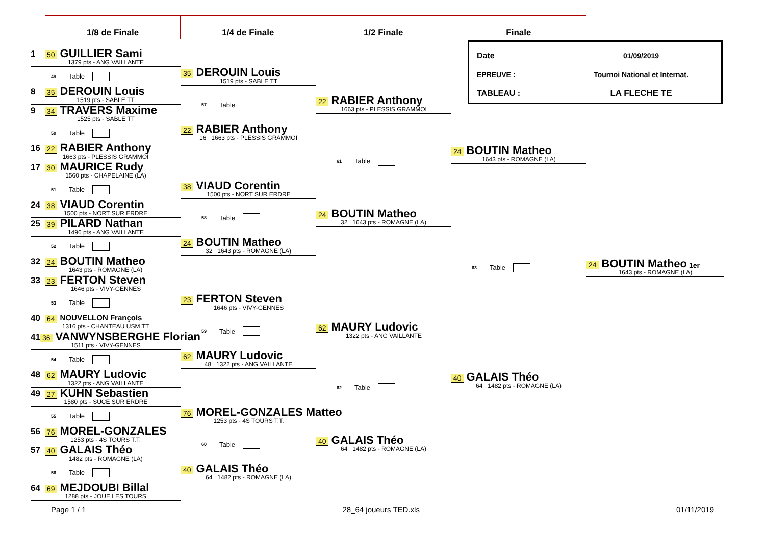1/8 de Finale 1/4 de Finale 1/2 Finale Finale
1 50 GUILLIER Sami
1379 pts - ANG VAILLANTE
49 Table
8 35 DEROUIN Louis
1519 pts - SABLE TT
9 34 TRAVERS Maxime
1525 pts - SABLE TT
50 Table
16 22 RABIER Anthony
1663 pts - PLESSIS GRAMMOI
17 30 MAURICE Rudy
1560 pts - CHAPELAINE (LA)
51 Table
24 38 VIAUD Corentin
1500 pts - NORT SUR ERDRE
25 39 PILARD Nathan
1496 pts - ANG VAILLANTE
52 Table
32 24 BOUTIN Matheo
1643 pts - ROMAGNE (LA)
33 23 FERTON Steven
1646 pts - VIVY-GENNES
53 Table
40 64 NOUVELLON François
1316 pts - CHANTEAU USM TT
41 36 VANWYNSBERGHE Florian
1511 pts - VIVY-GENNES
54 Table
48 62 MAURY Ludovic
1322 pts - ANG VAILLANTE
49 27 KUHN Sebastien
1580 pts - SUCE SUR ERDRE
55 Table
56 76 MOREL-GONZALES
1253 pts - 4S TOURS T.T.
57 40 GALAIS Théo
1482 pts - ROMAGNE (LA)
56 Table
64 69 MEJDOUBI Billal
1288 pts - JOUE LES TOURS
35 DEROUIN Louis
1519 pts - SABLE TT
57 Table
22 RABIER Anthony
16 1663 pts - PLESSIS GRAMMOI
38 VIAUD Corentin
1500 pts - NORT SUR ERDRE
58 Table
24 BOUTIN Matheo
32 1643 pts - ROMAGNE (LA)
23 FERTON Steven
1646 pts - VIVY-GENNES
59 Table
62 MAURY Ludovic
48 1322 pts - ANG VAILLANTE
76 MOREL-GONZALES Matteo
1253 pts - 4S TOURS T.T.
60 Table
40 GALAIS Théo
64 1482 pts - ROMAGNE (LA)
22 RABIER Anthony
1663 pts - PLESSIS GRAMMOI
61 Table
24 BOUTIN Matheo
32 1643 pts - ROMAGNE (LA)
62 MAURY Ludovic
1322 pts - ANG VAILLANTE
62 Table
40 GALAIS Théo
64 1482 pts - ROMAGNE (LA)
Date 01/09/2019
EPREUVE : Tournoi National et Internat.
TABLEAU : LA FLECHE TE
24 BOUTIN Matheo
1643 pts - ROMAGNE (LA)
63 Table
40 GALAIS Théo
64 1482 pts - ROMAGNE (LA)
24 BOUTIN Matheo 1er
1643 pts - ROMAGNE (LA)
Page 1 / 1 28_64 joueurs TED.xls 01/11/2019